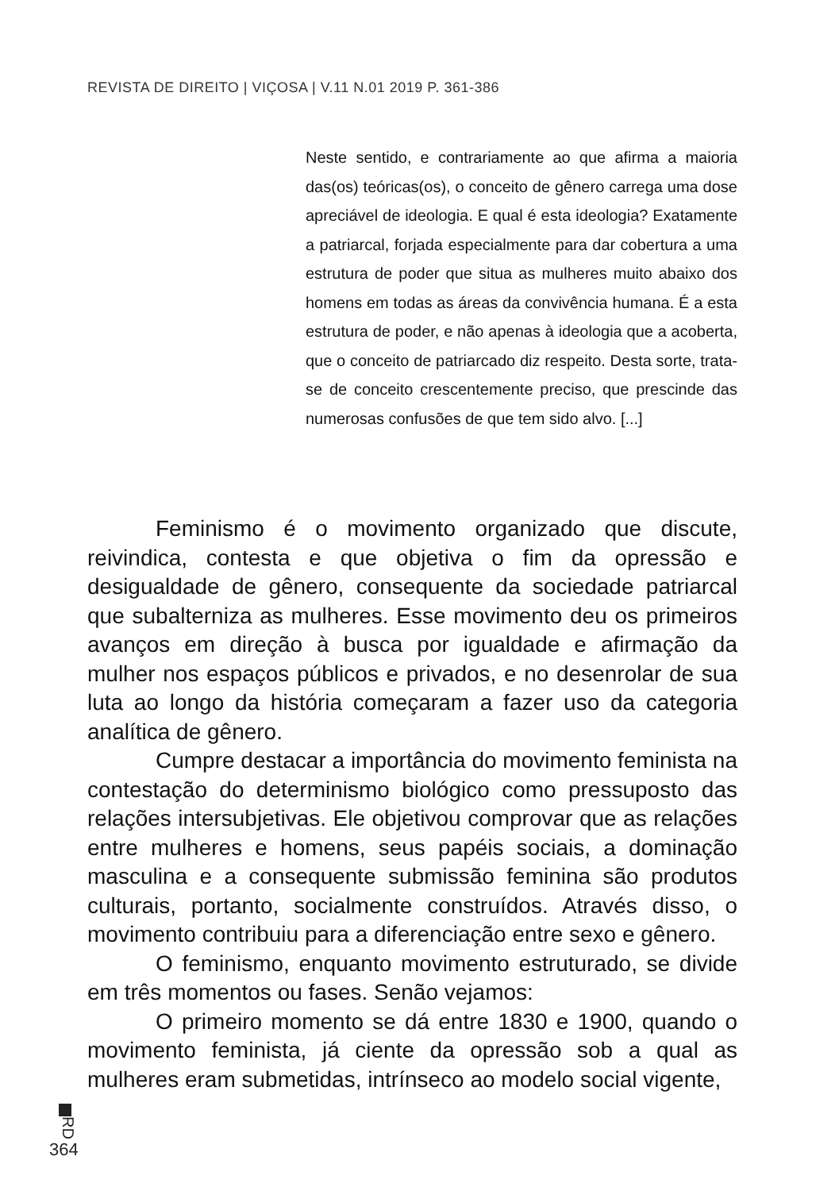REVISTA DE DIREITO | VIÇOSA | V.11 N.01 2019 P. 361-386
Neste sentido, e contrariamente ao que afirma a maioria das(os) teóricas(os), o conceito de gênero carrega uma dose apreciável de ideologia. E qual é esta ideologia? Exatamente a patriarcal, forjada especialmente para dar cobertura a uma estrutura de poder que situa as mulheres muito abaixo dos homens em todas as áreas da convivência humana. É a esta estrutura de poder, e não apenas à ideologia que a acoberta, que o conceito de patriarcado diz respeito. Desta sorte, trata-se de conceito crescentemente preciso, que prescinde das numerosas confusões de que tem sido alvo. [...]
Feminismo é o movimento organizado que discute, reivindica, contesta e que objetiva o fim da opressão e desigualdade de gênero, consequente da sociedade patriarcal que subalterniza as mulheres. Esse movimento deu os primeiros avanços em direção à busca por igualdade e afirmação da mulher nos espaços públicos e privados, e no desenrolar de sua luta ao longo da história começaram a fazer uso da categoria analítica de gênero.
Cumpre destacar a importância do movimento feminista na contestação do determinismo biológico como pressuposto das relações intersubjetivas. Ele objetivou comprovar que as relações entre mulheres e homens, seus papéis sociais, a dominação masculina e a consequente submissão feminina são produtos culturais, portanto, socialmente construídos. Através disso, o movimento contribuiu para a diferenciação entre sexo e gênero.
O feminismo, enquanto movimento estruturado, se divide em três momentos ou fases. Senão vejamos:
O primeiro momento se dá entre 1830 e 1900, quando o movimento feminista, já ciente da opressão sob a qual as mulheres eram submetidas, intrínseco ao modelo social vigente,
RD
364